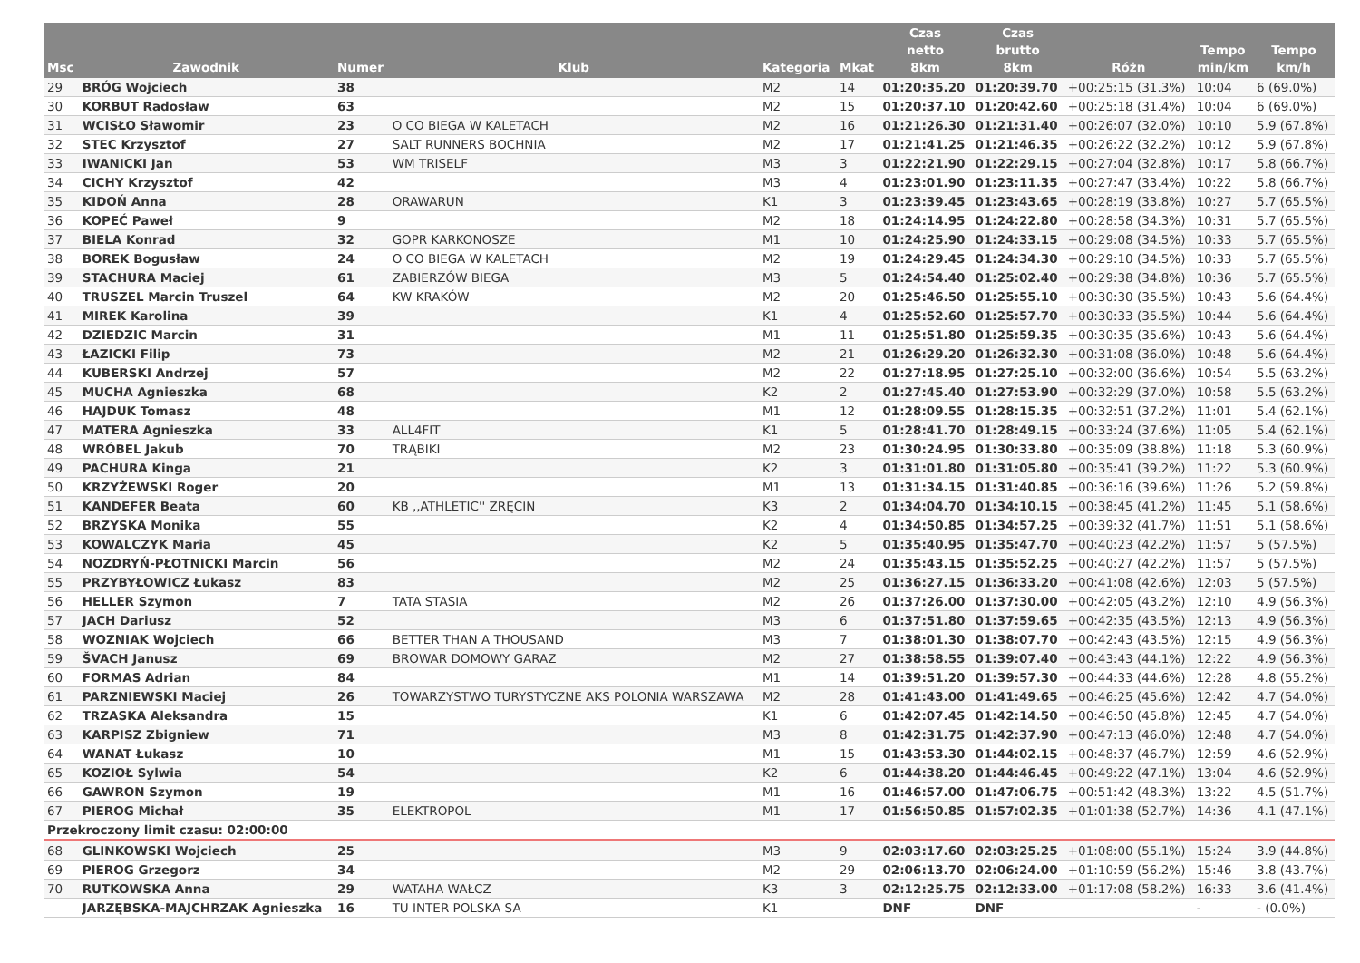| Msc | Zawodnik | Numer | Klub | Kategoria | Mkat | Czas netto 8km | Czas brutto 8km | Różn | Tempo min/km | Tempo km/h |
| --- | --- | --- | --- | --- | --- | --- | --- | --- | --- | --- |
| 29 | BRÓG Wojciech | 38 | | M2 | 14 | 01:20:35.20 | 01:20:39.70 | +00:25:15 (31.3%) | 10:04 | 6 (69.0%) |
| 30 | KORBUT Radosław | 63 | | M2 | 15 | 01:20:37.10 | 01:20:42.60 | +00:25:18 (31.4%) | 10:04 | 6 (69.0%) |
| 31 | WCISŁO Sławomir | 23 | O CO BIEGA W KALETACH | M2 | 16 | 01:21:26.30 | 01:21:31.40 | +00:26:07 (32.0%) | 10:10 | 5.9 (67.8%) |
| 32 | STEC Krzysztof | 27 | SALT RUNNERS BOCHNIA | M2 | 17 | 01:21:41.25 | 01:21:46.35 | +00:26:22 (32.2%) | 10:12 | 5.9 (67.8%) |
| 33 | IWANICKI Jan | 53 | WM TRISELF | M3 | 3 | 01:22:21.90 | 01:22:29.15 | +00:27:04 (32.8%) | 10:17 | 5.8 (66.7%) |
| 34 | CICHY Krzysztof | 42 | | M3 | 4 | 01:23:01.90 | 01:23:11.35 | +00:27:47 (33.4%) | 10:22 | 5.8 (66.7%) |
| 35 | KIDOŃ Anna | 28 | ORAWARUN | K1 | 3 | 01:23:39.45 | 01:23:43.65 | +00:28:19 (33.8%) | 10:27 | 5.7 (65.5%) |
| 36 | KOPEĆ Paweł | 9 | | M2 | 18 | 01:24:14.95 | 01:24:22.80 | +00:28:58 (34.3%) | 10:31 | 5.7 (65.5%) |
| 37 | BIELA Konrad | 32 | GOPR KARKONOSZE | M1 | 10 | 01:24:25.90 | 01:24:33.15 | +00:29:08 (34.5%) | 10:33 | 5.7 (65.5%) |
| 38 | BOREK Bogusław | 24 | O CO BIEGA W KALETACH | M2 | 19 | 01:24:29.45 | 01:24:34.30 | +00:29:10 (34.5%) | 10:33 | 5.7 (65.5%) |
| 39 | STACHURA Maciej | 61 | ZABIERZÓW BIEGA | M3 | 5 | 01:24:54.40 | 01:25:02.40 | +00:29:38 (34.8%) | 10:36 | 5.7 (65.5%) |
| 40 | TRUSZEL Marcin Truszel | 64 | KW KRAKÓW | M2 | 20 | 01:25:46.50 | 01:25:55.10 | +00:30:30 (35.5%) | 10:43 | 5.6 (64.4%) |
| 41 | MIREK Karolina | 39 | | K1 | 4 | 01:25:52.60 | 01:25:57.70 | +00:30:33 (35.5%) | 10:44 | 5.6 (64.4%) |
| 42 | DZIEDZIC Marcin | 31 | | M1 | 11 | 01:25:51.80 | 01:25:59.35 | +00:30:35 (35.6%) | 10:43 | 5.6 (64.4%) |
| 43 | ŁAZICKI Filip | 73 | | M2 | 21 | 01:26:29.20 | 01:26:32.30 | +00:31:08 (36.0%) | 10:48 | 5.6 (64.4%) |
| 44 | KUBERSKI Andrzej | 57 | | M2 | 22 | 01:27:18.95 | 01:27:25.10 | +00:32:00 (36.6%) | 10:54 | 5.5 (63.2%) |
| 45 | MUCHA Agnieszka | 68 | | K2 | 2 | 01:27:45.40 | 01:27:53.90 | +00:32:29 (37.0%) | 10:58 | 5.5 (63.2%) |
| 46 | HAJDUK Tomasz | 48 | | M1 | 12 | 01:28:09.55 | 01:28:15.35 | +00:32:51 (37.2%) | 11:01 | 5.4 (62.1%) |
| 47 | MATERA Agnieszka | 33 | ALL4FIT | K1 | 5 | 01:28:41.70 | 01:28:49.15 | +00:33:24 (37.6%) | 11:05 | 5.4 (62.1%) |
| 48 | WRÓBEL Jakub | 70 | TRĄBIKI | M2 | 23 | 01:30:24.95 | 01:30:33.80 | +00:35:09 (38.8%) | 11:18 | 5.3 (60.9%) |
| 49 | PACHURA Kinga | 21 | | K2 | 3 | 01:31:01.80 | 01:31:05.80 | +00:35:41 (39.2%) | 11:22 | 5.3 (60.9%) |
| 50 | KRZYŻEWSKI Roger | 20 | | M1 | 13 | 01:31:34.15 | 01:31:40.85 | +00:36:16 (39.6%) | 11:26 | 5.2 (59.8%) |
| 51 | KANDEFER Beata | 60 | KB ,,ATHLETIC'' ZRĘCIN | K3 | 2 | 01:34:04.70 | 01:34:10.15 | +00:38:45 (41.2%) | 11:45 | 5.1 (58.6%) |
| 52 | BRZYSKA Monika | 55 | | K2 | 4 | 01:34:50.85 | 01:34:57.25 | +00:39:32 (41.7%) | 11:51 | 5.1 (58.6%) |
| 53 | KOWALCZYK Maria | 45 | | K2 | 5 | 01:35:40.95 | 01:35:47.70 | +00:40:23 (42.2%) | 11:57 | 5 (57.5%) |
| 54 | NOZDRYŃ-PŁOTNICKI Marcin | 56 | | M2 | 24 | 01:35:43.15 | 01:35:52.25 | +00:40:27 (42.2%) | 11:57 | 5 (57.5%) |
| 55 | PRZYBYŁOWICZ Łukasz | 83 | | M2 | 25 | 01:36:27.15 | 01:36:33.20 | +00:41:08 (42.6%) | 12:03 | 5 (57.5%) |
| 56 | HELLER Szymon | 7 | TATA STASIA | M2 | 26 | 01:37:26.00 | 01:37:30.00 | +00:42:05 (43.2%) | 12:10 | 4.9 (56.3%) |
| 57 | JACH Dariusz | 52 | | M3 | 6 | 01:37:51.80 | 01:37:59.65 | +00:42:35 (43.5%) | 12:13 | 4.9 (56.3%) |
| 58 | WOZNIAK Wojciech | 66 | BETTER THAN A THOUSAND | M3 | 7 | 01:38:01.30 | 01:38:07.70 | +00:42:43 (43.5%) | 12:15 | 4.9 (56.3%) |
| 59 | ŠVACH Janusz | 69 | BROWAR DOMOWY GARAZ | M2 | 27 | 01:38:58.55 | 01:39:07.40 | +00:43:43 (44.1%) | 12:22 | 4.9 (56.3%) |
| 60 | FORMAS Adrian | 84 | | M1 | 14 | 01:39:51.20 | 01:39:57.30 | +00:44:33 (44.6%) | 12:28 | 4.8 (55.2%) |
| 61 | PARZNIEWSKI Maciej | 26 | TOWARZYSTWO TURYSTYCZNE AKS POLONIA WARSZAWA | M2 | 28 | 01:41:43.00 | 01:41:49.65 | +00:46:25 (45.6%) | 12:42 | 4.7 (54.0%) |
| 62 | TRZASKA Aleksandra | 15 | | K1 | 6 | 01:42:07.45 | 01:42:14.50 | +00:46:50 (45.8%) | 12:45 | 4.7 (54.0%) |
| 63 | KARPISZ Zbigniew | 71 | | M3 | 8 | 01:42:31.75 | 01:42:37.90 | +00:47:13 (46.0%) | 12:48 | 4.7 (54.0%) |
| 64 | WANAT Łukasz | 10 | | M1 | 15 | 01:43:53.30 | 01:44:02.15 | +00:48:37 (46.7%) | 12:59 | 4.6 (52.9%) |
| 65 | KOZIOŁ Sylwia | 54 | | K2 | 6 | 01:44:38.20 | 01:44:46.45 | +00:49:22 (47.1%) | 13:04 | 4.6 (52.9%) |
| 66 | GAWRON Szymon | 19 | | M1 | 16 | 01:46:57.00 | 01:47:06.75 | +00:51:42 (48.3%) | 13:22 | 4.5 (51.7%) |
| 67 | PIEROG Michał | 35 | ELEKTROPOL | M1 | 17 | 01:56:50.85 | 01:57:02.35 | +01:01:38 (52.7%) | 14:36 | 4.1 (47.1%) |
| Przekroczony limit czasu: 02:00:00 | | | | | | | | | | |
| 68 | GLINKOWSKI Wojciech | 25 | | M3 | 9 | 02:03:17.60 | 02:03:25.25 | +01:08:00 (55.1%) | 15:24 | 3.9 (44.8%) |
| 69 | PIEROG Grzegorz | 34 | | M2 | 29 | 02:06:13.70 | 02:06:24.00 | +01:10:59 (56.2%) | 15:46 | 3.8 (43.7%) |
| 70 | RUTKOWSKA Anna | 29 | WATAHA WAŁCZ | K3 | 3 | 02:12:25.75 | 02:12:33.00 | +01:17:08 (58.2%) | 16:33 | 3.6 (41.4%) |
| | JARZĘBSKA-MAJCHRZAK Agnieszka | 16 | TU INTER POLSKA SA | K1 | | DNF | DNF | | - | - (0.0%) |